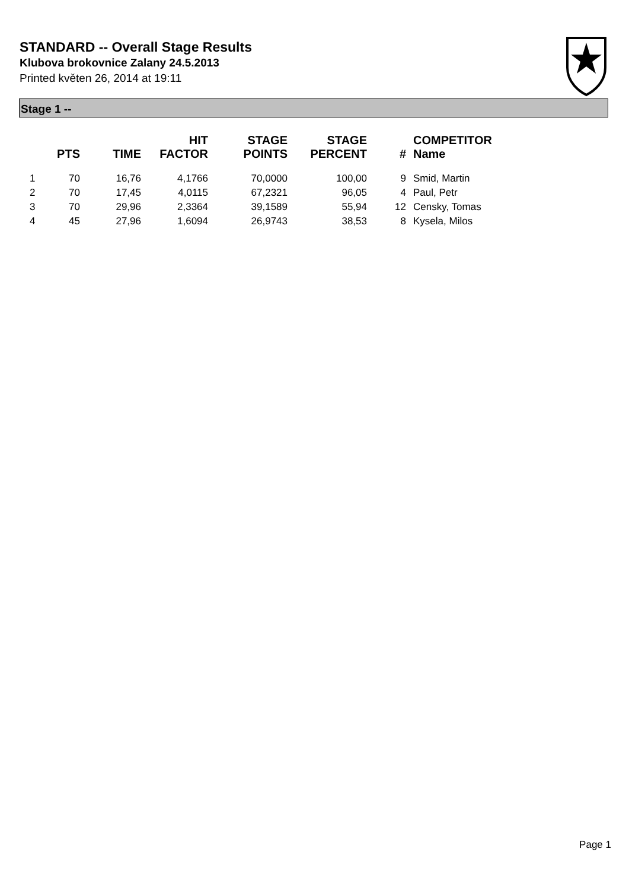STANDARD -- Overall Stage Results
Klubova brokovnice Zalany 24.5.2013
Printed květen 26, 2014 at 19:11
Stage 1 --
| | PTS | TIME | HIT FACTOR | STAGE POINTS | STAGE PERCENT | # | COMPETITOR Name |
| --- | --- | --- | --- | --- | --- | --- | --- |
| 1 | 70 | 16,76 | 4,1766 | 70,0000 | 100,00 | 9 | Smid, Martin |
| 2 | 70 | 17,45 | 4,0115 | 67,2321 | 96,05 | 4 | Paul, Petr |
| 3 | 70 | 29,96 | 2,3364 | 39,1589 | 55,94 | 12 | Censky, Tomas |
| 4 | 45 | 27,96 | 1,6094 | 26,9743 | 38,53 | 8 | Kysela, Milos |
Page 1